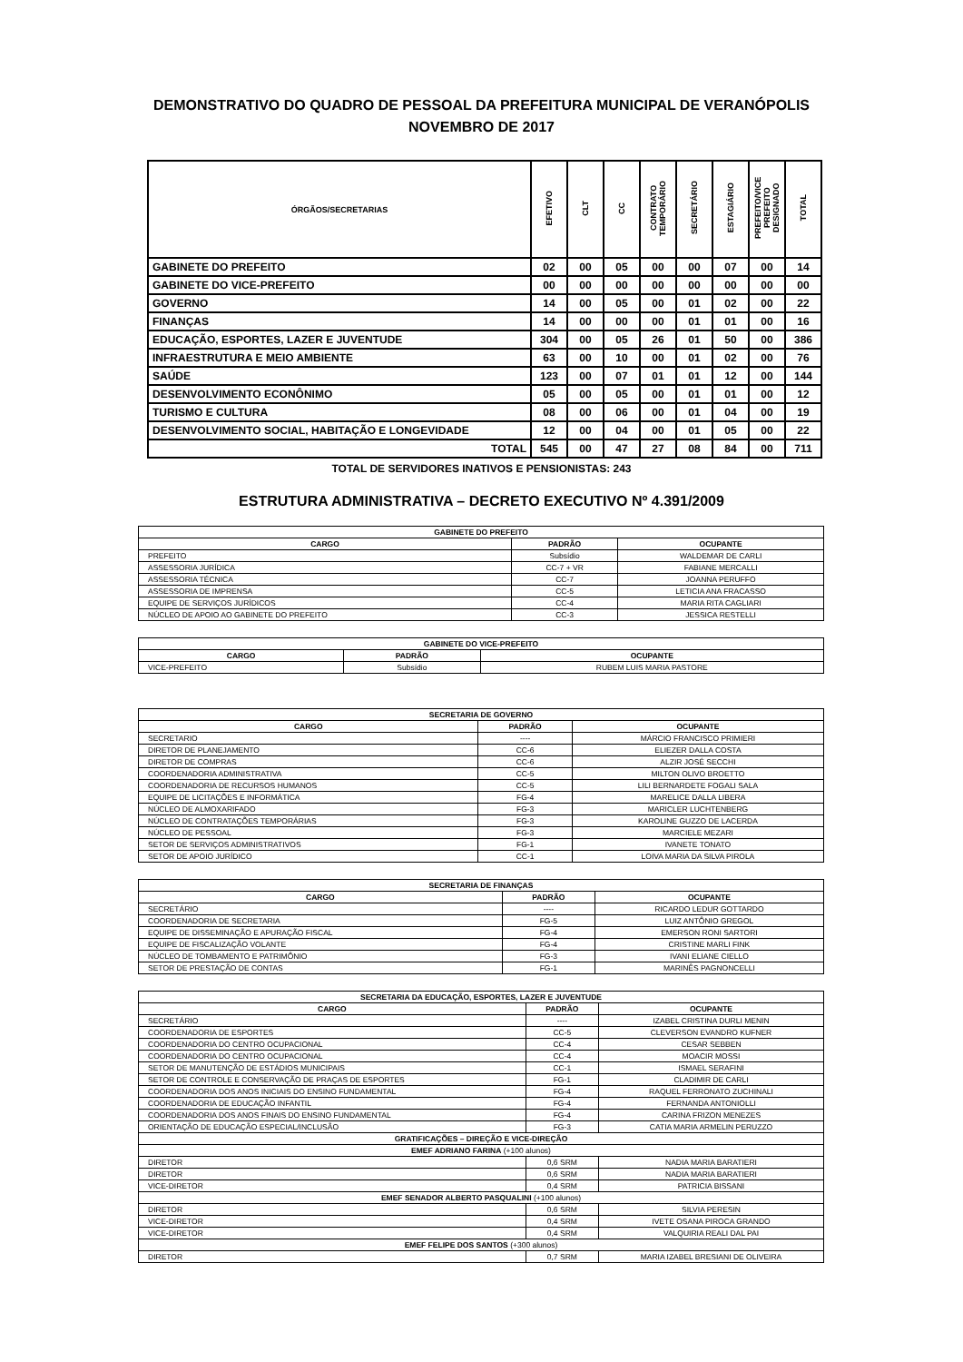DEMONSTRATIVO DO QUADRO DE PESSOAL DA PREFEITURA MUNICIPAL DE VERANÓPOLIS
NOVEMBRO DE 2017
| ÓRGÃOS/SECRETARIAS | EFETIVO | CLT | CC | CONTRATO TEMPORÁRIO | SECRETÁRIO | ESTAGIÁRIO | PREFEITO/VICE PREFEITO DESIGNADO | TOTAL |
| --- | --- | --- | --- | --- | --- | --- | --- | --- |
| GABINETE DO PREFEITO | 02 | 00 | 05 | 00 | 00 | 07 | 00 | 14 |
| GABINETE DO VICE-PREFEITO | 00 | 00 | 00 | 00 | 00 | 00 | 00 | 00 |
| GOVERNO | 14 | 00 | 05 | 00 | 01 | 02 | 00 | 22 |
| FINANÇAS | 14 | 00 | 00 | 00 | 01 | 01 | 00 | 16 |
| EDUCAÇÃO, ESPORTES, LAZER E JUVENTUDE | 304 | 00 | 05 | 26 | 01 | 50 | 00 | 386 |
| INFRAESTRUTURA E MEIO AMBIENTE | 63 | 00 | 10 | 00 | 01 | 02 | 00 | 76 |
| SAÚDE | 123 | 00 | 07 | 01 | 01 | 12 | 00 | 144 |
| DESENVOLVIMENTO ECONÔNIMO | 05 | 00 | 05 | 00 | 01 | 01 | 00 | 12 |
| TURISMO E CULTURA | 08 | 00 | 06 | 00 | 01 | 04 | 00 | 19 |
| DESENVOLVIMENTO SOCIAL, HABITAÇÃO E LONGEVIDADE | 12 | 00 | 04 | 00 | 01 | 05 | 00 | 22 |
| TOTAL | 545 | 00 | 47 | 27 | 08 | 84 | 00 | 711 |
TOTAL DE SERVIDORES INATIVOS E PENSIONISTAS: 243
ESTRUTURA ADMINISTRATIVA – DECRETO EXECUTIVO Nº 4.391/2009
| GABINETE DO PREFEITO | | |
| --- | --- | --- |
| CARGO | PADRÃO | OCUPANTE |
| PREFEITO | Subsídio | WALDEMAR DE CARLI |
| ASSESSORIA JURÍDICA | CC-7 + VR | FABIANE MERCALLI |
| ASSESSORIA TÉCNICA | CC-7 | JOANNA PERUFFO |
| ASSESSORIA DE IMPRENSA | CC-5 | LETICIA ANA FRACASSO |
| EQUIPE DE SERVIÇOS JURÍDICOS | CC-4 | MARIA RITA CAGLIARI |
| NÚCLEO DE APOIO AO GABINETE DO PREFEITO | CC-3 | JESSICA RESTELLI |
| GABINETE DO VICE-PREFEITO | | |
| --- | --- | --- |
| CARGO | PADRÃO | OCUPANTE |
| VICE-PREFEITO | Subsídio | RUBEM LUIS MARIA PASTORE |
| SECRETARIA DE GOVERNO | | |
| --- | --- | --- |
| CARGO | PADRÃO | OCUPANTE |
| SECRETARIO | ---- | MÁRCIO FRANCISCO PRIMIERI |
| DIRETOR DE PLANEJAMENTO | CC-6 | ELIEZER DALLA COSTA |
| DIRETOR DE COMPRAS | CC-6 | ALZIR JOSÉ SECCHI |
| COORDENADORIA ADMINISTRATIVA | CC-5 | MILTON OLIVO BROETTO |
| COORDENADORIA DE RECURSOS HUMANOS | CC-5 | LILI BERNARDETE FOGALI SALA |
| EQUIPE DE LICITAÇÕES E INFORMÁTICA | FG-4 | MARELICE DALLA LIBERA |
| NÚCLEO DE ALMOXARIFADO | FG-3 | MARICLER LUCHTENBERG |
| NÚCLEO DE CONTRATAÇÕES TEMPORÁRIAS | FG-3 | KAROLINE GUZZO DE LACERDA |
| NÚCLEO DE PESSOAL | FG-3 | MARCIELE MEZARI |
| SETOR DE SERVIÇOS ADMINISTRATIVOS | FG-1 | IVANETE TONATO |
| SETOR DE APOIO JURÍDICO | CC-1 | LOIVA MARIA DA SILVA PIROLA |
| SECRETARIA DE FINANÇAS | | |
| --- | --- | --- |
| CARGO | PADRÃO | OCUPANTE |
| SECRETÁRIO | ---- | RICARDO LEDUR GOTTARDO |
| COORDENADORIA DE SECRETARIA | FG-5 | LUIZ ANTÔNIO GREGOL |
| EQUIPE DE DISSEMINAÇÃO E APURAÇÃO FISCAL | FG-4 | EMERSON RONI SARTORI |
| EQUIPE DE FISCALIZAÇÃO VOLANTE | FG-4 | CRISTINE MARLI FINK |
| NÚCLEO DE TOMBAMENTO E PATRIMÔNIO | FG-3 | IVANI ELIANE CIELLO |
| SETOR DE PRESTAÇÃO DE CONTAS | FG-1 | MARINÊS PAGNONCELLI |
| SECRETARIA DA EDUCAÇÃO, ESPORTES, LAZER E JUVENTUDE | | |
| --- | --- | --- |
| CARGO | PADRÃO | OCUPANTE |
| SECRETÁRIO | ---- | IZABEL CRISTINA DURLI MENIN |
| COORDENADORIA DE ESPORTES | CC-5 | CLEVERSON EVANDRO KUFNER |
| COORDENADORIA DO CENTRO OCUPACIONAL | CC-4 | CESAR SEBBEN |
| COORDENADORIA DO CENTRO OCUPACIONAL | CC-4 | MOACIR MOSSI |
| SETOR DE MANUTENÇÃO DE ESTÁDIOS MUNICIPAIS | CC-1 | ISMAEL SERAFINI |
| SETOR DE CONTROLE E CONSERVAÇÃO DE PRAÇAS DE ESPORTES | FG-1 | CLADIMIR DE CARLI |
| COORDENADORIA DOS ANOS INICIAIS DO ENSINO FUNDAMENTAL | FG-4 | RAQUEL FERRONATO ZUCHINALI |
| COORDENADORIA DE EDUCAÇÃO INFANTIL | FG-4 | FERNANDA ANTONIOLLI |
| COORDENADORIA DOS ANOS FINAIS DO ENSINO FUNDAMENTAL | FG-4 | CARINA FRIZON MENEZES |
| ORIENTAÇÃO DE EDUCAÇÃO ESPECIAL/INCLUSÃO | FG-3 | CATIA MARIA ARMELIN PERUZZO |
| GRATIFICAÇÕES – DIREÇÃO E VICE-DIREÇÃO | | |
| EMEF ADRIANO FARINA (+100 alunos) | | |
| DIRETOR | 0,6 SRM | NADIA MARIA BARATIERI |
| DIRETOR | 0,6 SRM | NADIA MARIA BARATIERI |
| VICE-DIRETOR | 0,4 SRM | PATRICIA BISSANI |
| EMEF SENADOR ALBERTO PASQUALINI (+100 alunos) | | |
| DIRETOR | 0,6 SRM | SILVIA PERESIN |
| VICE-DIRETOR | 0,4 SRM | IVETE OSANA PIROCA GRANDO |
| VICE-DIRETOR | 0,4 SRM | VALQUIRIA REALI DAL PAI |
| EMEF FELIPE DOS SANTOS (+300 alunos) | | |
| DIRETOR | 0,7 SRM | MARIA IZABEL BRESIANI DE OLIVEIRA |